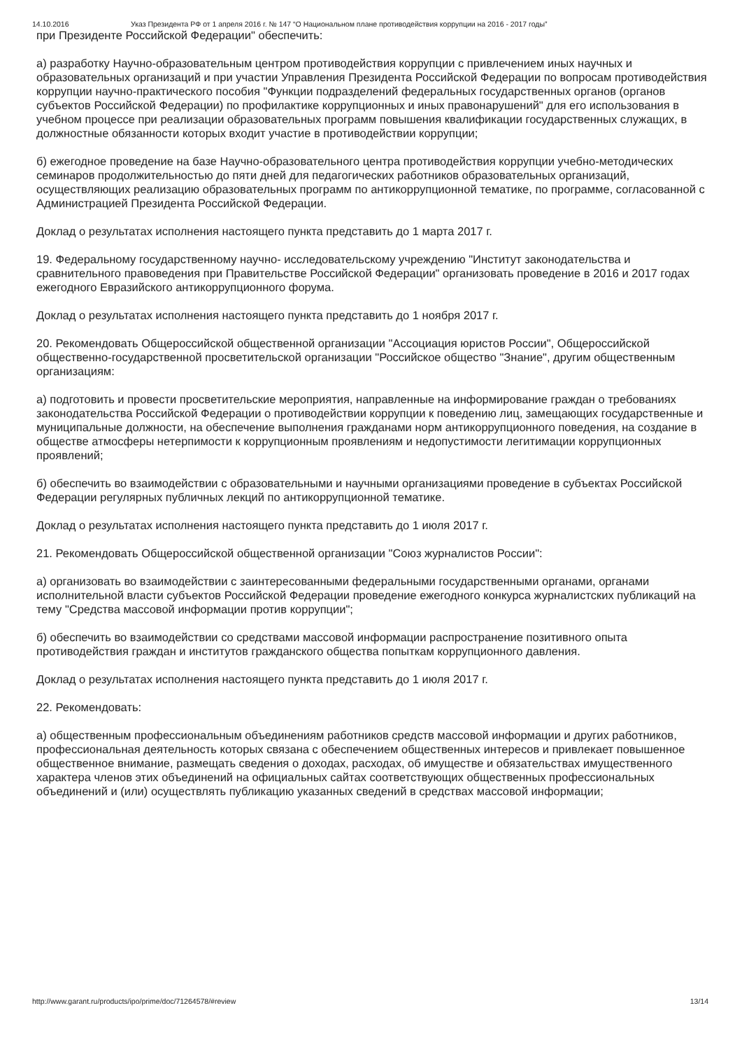14.10.2016 Указ Президента РФ от 1 апреля 2016 г. № 147 “О Национальном плане противодействия коррупции на 2016 - 2017 годы”
при Президенте Российской Федерации" обеспечить:
а) разработку Научно-образовательным центром противодействия коррупции с привлечением иных научных и образовательных организаций и при участии Управления Президента Российской Федерации по вопросам противодействия коррупции научно-практического пособия "Функции подразделений федеральных государственных органов (органов субъектов Российской Федерации) по профилактике коррупционных и иных правонарушений" для его использования в учебном процессе при реализации образовательных программ повышения квалификации государственных служащих, в должностные обязанности которых входит участие в противодействии коррупции;
б) ежегодное проведение на базе Научно-образовательного центра противодействия коррупции учебно-методических семинаров продолжительностью до пяти дней для педагогических работников образовательных организаций, осуществляющих реализацию образовательных программ по антикоррупционной тематике, по программе, согласованной с Администрацией Президента Российской Федерации.
Доклад о результатах исполнения настоящего пункта представить до 1 марта 2017 г.
19. Федеральному государственному научно- исследовательскому учреждению "Институт законодательства и сравнительного правоведения при Правительстве Российской Федерации" организовать проведение в 2016 и 2017 годах ежегодного Евразийского антикоррупционного форума.
Доклад о результатах исполнения настоящего пункта представить до 1 ноября 2017 г.
20. Рекомендовать Общероссийской общественной организации "Ассоциация юристов России", Общероссийской общественно-государственной просветительской организации "Российское общество "Знание", другим общественным организациям:
а) подготовить и провести просветительские мероприятия, направленные на информирование граждан о требованиях законодательства Российской Федерации о противодействии коррупции к поведению лиц, замещающих государственные и муниципальные должности, на обеспечение выполнения гражданами норм антикоррупционного поведения, на создание в обществе атмосферы нетерпимости к коррупционным проявлениям и недопустимости легитимации коррупционных проявлений;
б) обеспечить во взаимодействии с образовательными и научными организациями проведение в субъектах Российской Федерации регулярных публичных лекций по антикоррупционной тематике.
Доклад о результатах исполнения настоящего пункта представить до 1 июля 2017 г.
21. Рекомендовать Общероссийской общественной организации "Союз журналистов России":
а) организовать во взаимодействии с заинтересованными федеральными государственными органами, органами исполнительной власти субъектов Российской Федерации проведение ежегодного конкурса журналистских публикаций на тему "Средства массовой информации против коррупции";
б) обеспечить во взаимодействии со средствами массовой информации распространение позитивного опыта противодействия граждан и институтов гражданского общества попыткам коррупционного давления.
Доклад о результатах исполнения настоящего пункта представить до 1 июля 2017 г.
22. Рекомендовать:
а) общественным профессиональным объединениям работников средств массовой информации и других работников, профессиональная деятельность которых связана с обеспечением общественных интересов и привлекает повышенное общественное внимание, размещать сведения о доходах, расходах, об имуществе и обязательствах имущественного характера членов этих объединений на официальных сайтах соответствующих общественных профессиональных объединений и (или) осуществлять публикацию указанных сведений в средствах массовой информации;
http://www.garant.ru/products/ipo/prime/doc/71264578/#review 13/14